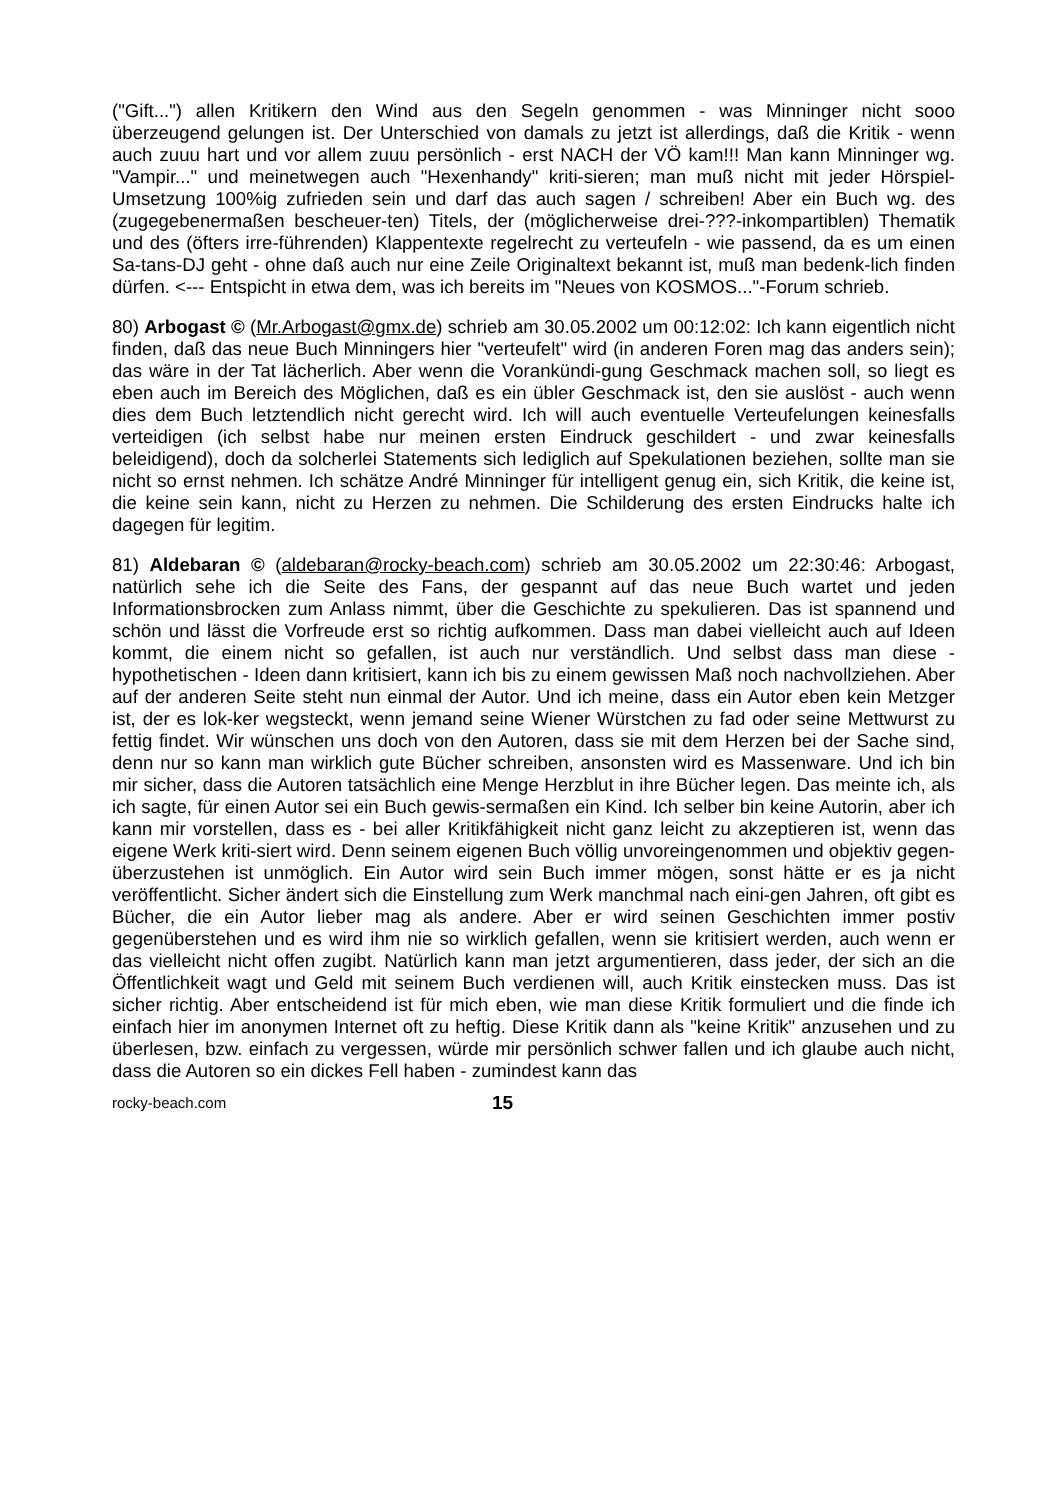("Gift...") allen Kritikern den Wind aus den Segeln genommen - was Minninger nicht sooo überzeugend gelungen ist. Der Unterschied von damals zu jetzt ist allerdings, daß die Kritik - wenn auch zuuu hart und vor allem zuuu persönlich - erst NACH der VÖ kam!!! Man kann Minninger wg. "Vampir..." und meinetwegen auch "Hexenhandy" kriti-sieren; man muß nicht mit jeder Hörspiel-Umsetzung 100%ig zufrieden sein und darf das auch sagen / schreiben! Aber ein Buch wg. des (zugegebenermaßen bescheuer-ten) Titels, der (möglicherweise drei-???-inkompartiblen) Thematik und des (öfters irre-führenden) Klappentexte regelrecht zu verteufeln - wie passend, da es um einen Sa-tans-DJ geht - ohne daß auch nur eine Zeile Originaltext bekannt ist, muß man bedenk-lich finden dürfen. <--- Entspicht in etwa dem, was ich bereits im "Neues von KOSMOS..."-Forum schrieb.
80) Arbogast © (Mr.Arbogast@gmx.de) schrieb am 30.05.2002 um 00:12:02: Ich kann eigentlich nicht finden, daß das neue Buch Minningers hier "verteufelt" wird (in anderen Foren mag das anders sein); das wäre in der Tat lächerlich. Aber wenn die Vorankündi-gung Geschmack machen soll, so liegt es eben auch im Bereich des Möglichen, daß es ein übler Geschmack ist, den sie auslöst - auch wenn dies dem Buch letztendlich nicht gerecht wird. Ich will auch eventuelle Verteufelungen keinesfalls verteidigen (ich selbst habe nur meinen ersten Eindruck geschildert - und zwar keinesfalls beleidigend), doch da solcherlei Statements sich lediglich auf Spekulationen beziehen, sollte man sie nicht so ernst nehmen. Ich schätze André Minninger für intelligent genug ein, sich Kritik, die keine ist, die keine sein kann, nicht zu Herzen zu nehmen. Die Schilderung des ersten Eindrucks halte ich dagegen für legitim.
81) Aldebaran © (aldebaran@rocky-beach.com) schrieb am 30.05.2002 um 22:30:46: Arbogast, natürlich sehe ich die Seite des Fans, der gespannt auf das neue Buch wartet und jeden Informationsbrocken zum Anlass nimmt, über die Geschichte zu spekulieren. Das ist spannend und schön und lässt die Vorfreude erst so richtig aufkommen. Dass man dabei vielleicht auch auf Ideen kommt, die einem nicht so gefallen, ist auch nur verständlich. Und selbst dass man diese - hypothetischen - Ideen dann kritisiert, kann ich bis zu einem gewissen Maß noch nachvollziehen. Aber auf der anderen Seite steht nun einmal der Autor. Und ich meine, dass ein Autor eben kein Metzger ist, der es lok-ker wegsteckt, wenn jemand seine Wiener Würstchen zu fad oder seine Mettwurst zu fettig findet. Wir wünschen uns doch von den Autoren, dass sie mit dem Herzen bei der Sache sind, denn nur so kann man wirklich gute Bücher schreiben, ansonsten wird es Massenware. Und ich bin mir sicher, dass die Autoren tatsächlich eine Menge Herzblut in ihre Bücher legen. Das meinte ich, als ich sagte, für einen Autor sei ein Buch gewis-sermaßen ein Kind. Ich selber bin keine Autorin, aber ich kann mir vorstellen, dass es - bei aller Kritikfähigkeit nicht ganz leicht zu akzeptieren ist, wenn das eigene Werk kriti-siert wird. Denn seinem eigenen Buch völlig unvoreingenommen und objektiv gegen-überzustehen ist unmöglich. Ein Autor wird sein Buch immer mögen, sonst hätte er es ja nicht veröffentlicht. Sicher ändert sich die Einstellung zum Werk manchmal nach eini-gen Jahren, oft gibt es Bücher, die ein Autor lieber mag als andere. Aber er wird seinen Geschichten immer postiv gegenüberstehen und es wird ihm nie so wirklich gefallen, wenn sie kritisiert werden, auch wenn er das vielleicht nicht offen zugibt. Natürlich kann man jetzt argumentieren, dass jeder, der sich an die Öffentlichkeit wagt und Geld mit seinem Buch verdienen will, auch Kritik einstecken muss. Das ist sicher richtig. Aber entscheidend ist für mich eben, wie man diese Kritik formuliert und die finde ich einfach hier im anonymen Internet oft zu heftig. Diese Kritik dann als "keine Kritik" anzusehen und zu überlesen, bzw. einfach zu vergessen, würde mir persönlich schwer fallen und ich glaube auch nicht, dass die Autoren so ein dickes Fell haben - zumindest kann das
rocky-beach.com 15